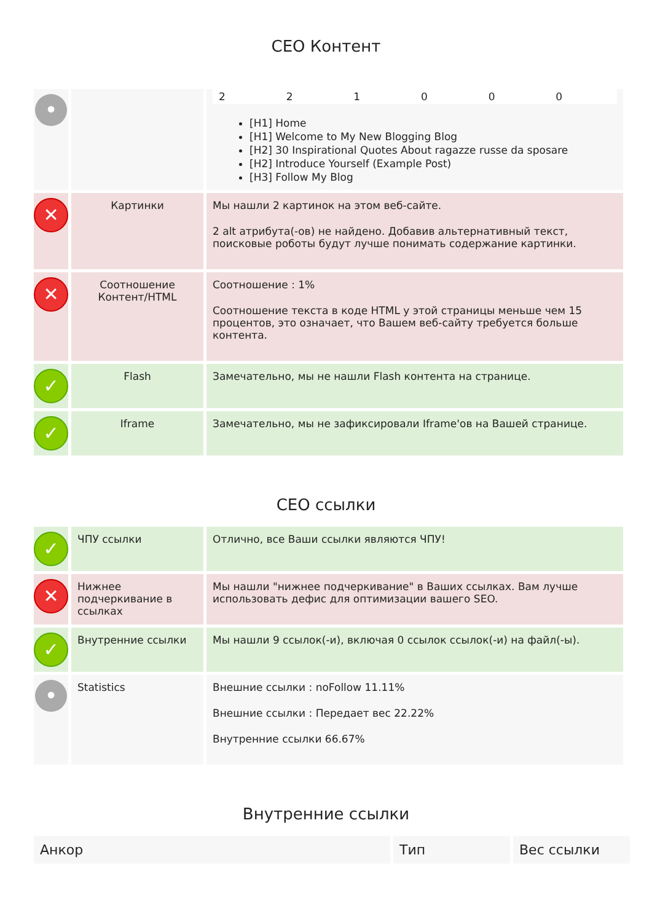СЕО Контент
| • | | 2 2 1 0 0 0 [H1] Home [H1] Welcome to My New Blogging Blog [H2] 30 Inspirational Quotes About ragazze russe da sposare [H2] Introduce Yourself (Example Post) [H3] Follow My Blog |
| ✕ | Картинки | Мы нашли 2 картинок на этом веб-сайте. 2 alt атрибута(-ов) не найдено. Добавив альтернативный текст, поисковые роботы будут лучше понимать содержание картинки. |
| ✕ | Соотношение Контент/HTML | Соотношение : 1% Соотношение текста в коде HTML у этой страницы меньше чем 15 процентов, это означает, что Вашем веб-сайту требуется больше контента. |
| ✓ | Flash | Замечательно, мы не нашли Flash контента на странице. |
| ✓ | Iframe | Замечательно, мы не зафиксировали Iframe'ов на Вашей странице. |
СЕО ссылки
| ✓ | ЧПУ ссылки | Отлично, все Ваши ссылки являются ЧПУ! |
| ✕ | Нижнее подчеркивание в ссылках | Мы нашли "нижнее подчеркивание" в Ваших ссылках. Вам лучше использовать дефис для оптимизации вашего SEO. |
| ✓ | Внутренние ссылки | Мы нашли 9 ссылок(-и), включая 0 ссылок ссылок(-и) на файл(-ы). |
| • | Statistics | Внешние ссылки : noFollow 11.11% Внешние ссылки : Передает вес 22.22% Внутренние ссылки 66.67% |
Внутренние ссылки
| Анкор | Тип | Вес ссылки |
| --- | --- | --- |